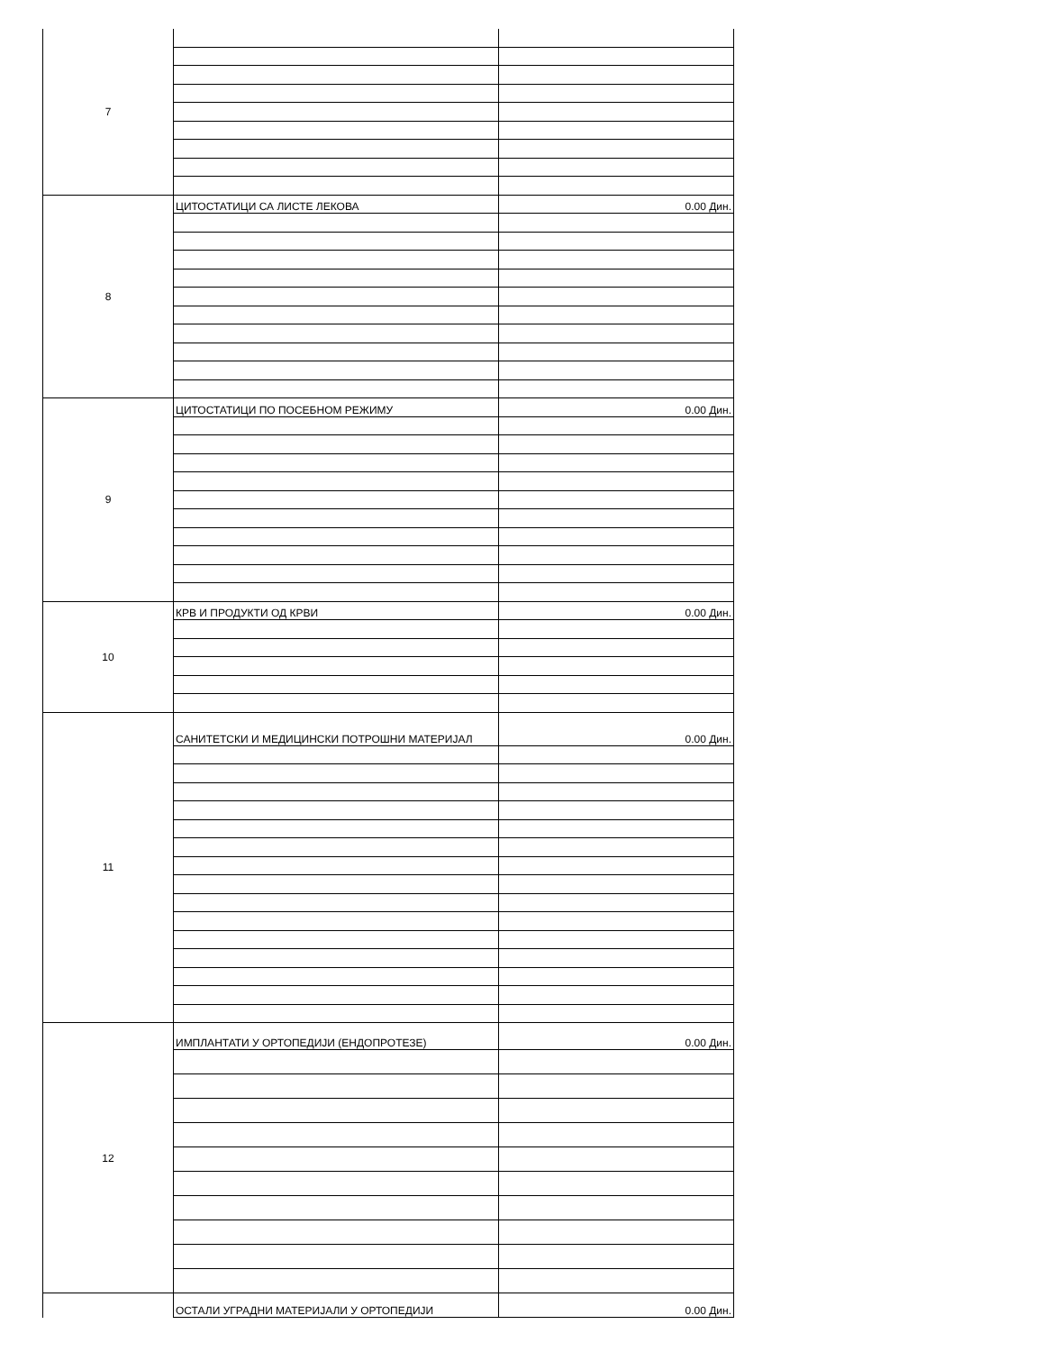| 7 | | |
| 8 | ЦИТОСТАТИЦИ СА ЛИСТЕ ЛЕКОВА | 0.00 Дин. |
| 9 | ЦИТОСТАТИЦИ ПО ПОСЕБНОМ РЕЖИМУ | 0.00 Дин. |
| 10 | КРВ И ПРОДУКТИ ОД КРВИ | 0.00 Дин. |
| 11 | САНИТЕТСКИ И МЕДИЦИНСКИ ПОТРОШНИ МАТЕРИЈАЛ | 0.00 Дин. |
| 12 | ИМПЛАНТАТИ У ОРТОПЕДИЈИ (ЕНДОПРОТЕЗЕ) | 0.00 Дин. |
| | ОСТАЛИ УГРАДНИ МАТЕРИЈАЛИ У ОРТОПЕДИЈИ | 0.00 Дин. |